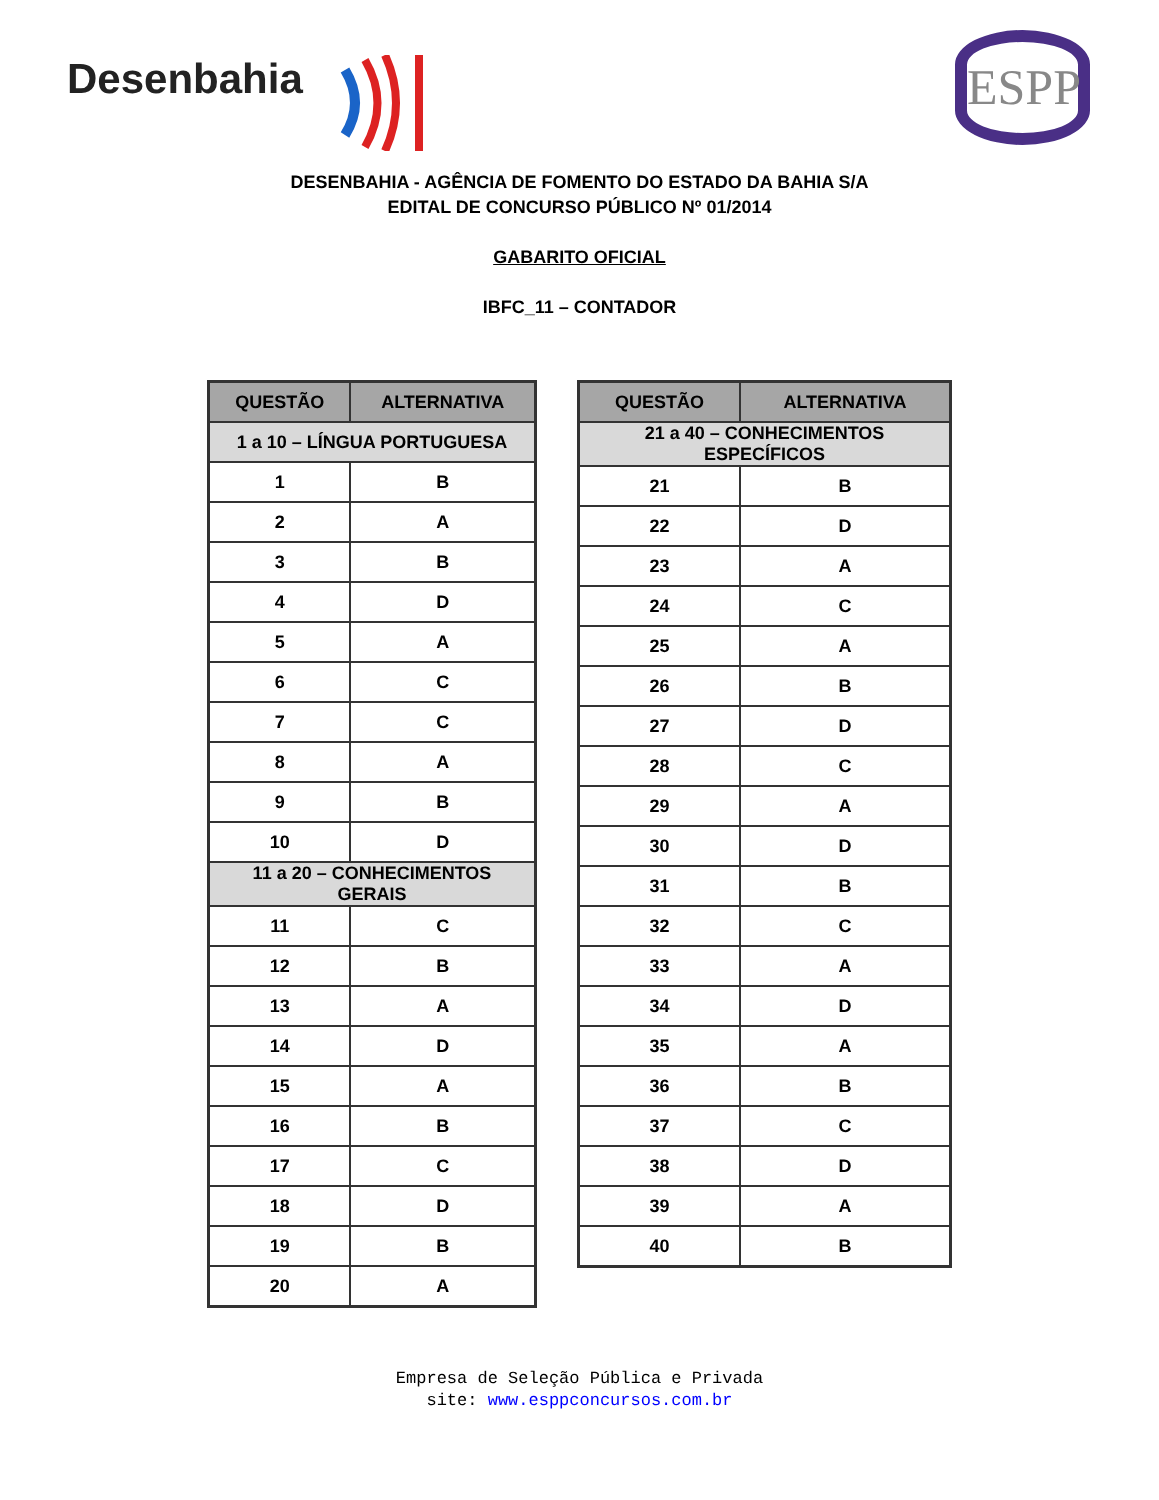Desenbahia ESPP
DESENBAHIA - AGÊNCIA DE FOMENTO DO ESTADO DA BAHIA S/A
EDITAL DE CONCURSO PÚBLICO Nº 01/2014
GABARITO OFICIAL
IBFC_11 – CONTADOR
| QUESTÃO | ALTERNATIVA |
| --- | --- |
| 1 a 10 – LÍNGUA PORTUGUESA | |
| 1 | B |
| 2 | A |
| 3 | B |
| 4 | D |
| 5 | A |
| 6 | C |
| 7 | C |
| 8 | A |
| 9 | B |
| 10 | D |
| 11 a 20 – CONHECIMENTOS GERAIS | |
| 11 | C |
| 12 | B |
| 13 | A |
| 14 | D |
| 15 | A |
| 16 | B |
| 17 | C |
| 18 | D |
| 19 | B |
| 20 | A |
| QUESTÃO | ALTERNATIVA |
| --- | --- |
| 21 a 40 – CONHECIMENTOS ESPECÍFICOS | |
| 21 | B |
| 22 | D |
| 23 | A |
| 24 | C |
| 25 | A |
| 26 | B |
| 27 | D |
| 28 | C |
| 29 | A |
| 30 | D |
| 31 | B |
| 32 | C |
| 33 | A |
| 34 | D |
| 35 | A |
| 36 | B |
| 37 | C |
| 38 | D |
| 39 | A |
| 40 | B |
Empresa de Seleção Pública e Privada
site: www.esppconcursos.com.br